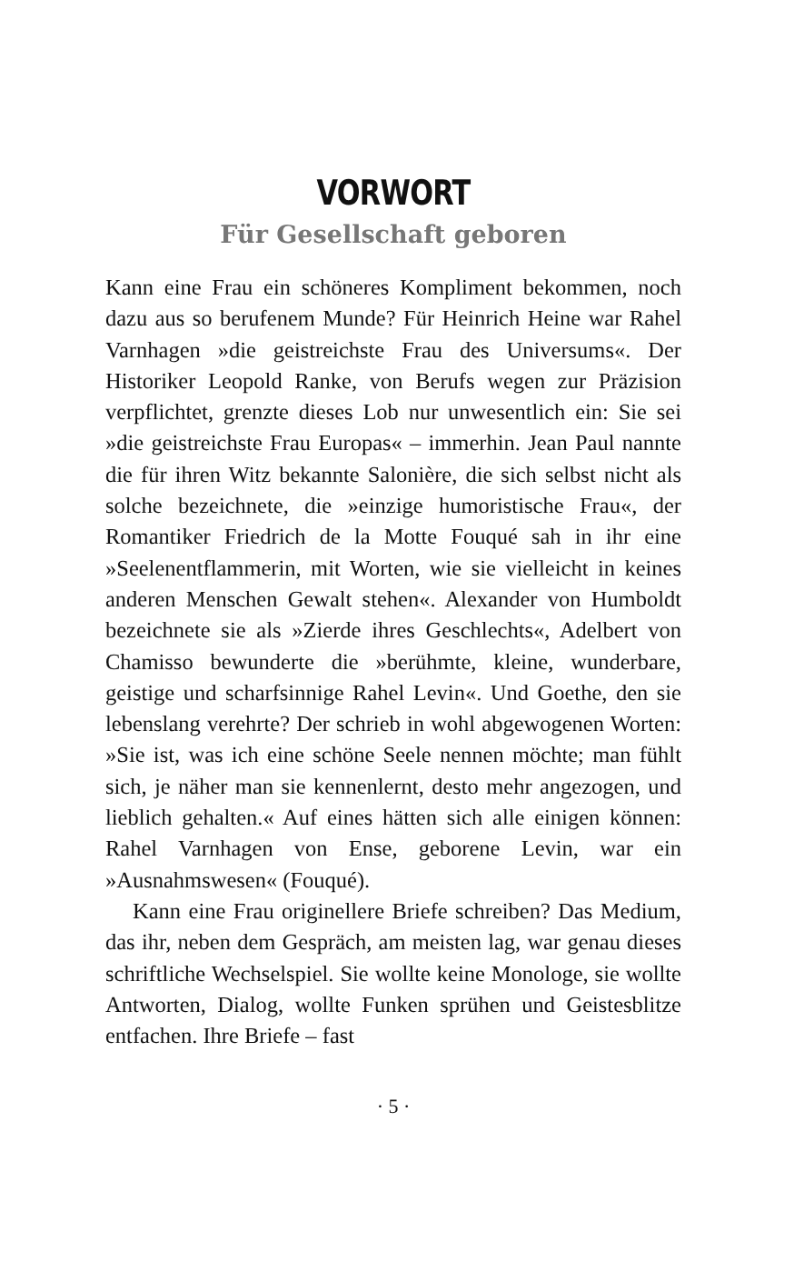VORWORT
Für Gesellschaft geboren
Kann eine Frau ein schöneres Kompliment bekommen, noch dazu aus so berufenem Munde? Für Heinrich Heine war Rahel Varnhagen »die geistreichste Frau des Universums«. Der Historiker Leopold Ranke, von Berufs wegen zur Präzision verpflichtet, grenzte dieses Lob nur unwesentlich ein: Sie sei »die geistreichste Frau Europas« – immerhin. Jean Paul nannte die für ihren Witz bekannte Salonière, die sich selbst nicht als solche bezeichnete, die »einzige humoristische Frau«, der Romantiker Friedrich de la Motte Fouqué sah in ihr eine »Seelenentflammerin, mit Worten, wie sie vielleicht in keines anderen Menschen Gewalt stehen«. Alexander von Humboldt bezeichnete sie als »Zierde ihres Geschlechts«, Adelbert von Chamisso bewunderte die »berühmte, kleine, wunderbare, geistige und scharfsinnige Rahel Levin«. Und Goethe, den sie lebenslang verehrte? Der schrieb in wohl abgewogenen Worten: »Sie ist, was ich eine schöne Seele nennen möchte; man fühlt sich, je näher man sie kennenlernt, desto mehr angezogen, und lieblich gehalten.« Auf eines hätten sich alle einigen können: Rahel Varnhagen von Ense, geborene Levin, war ein »Ausnahmswesen« (Fouqué).
Kann eine Frau originellere Briefe schreiben? Das Medium, das ihr, neben dem Gespräch, am meisten lag, war genau dieses schriftliche Wechselspiel. Sie wollte keine Monologe, sie wollte Antworten, Dialog, wollte Funken sprühen und Geistesblitze entfachen. Ihre Briefe – fast
· 5 ·